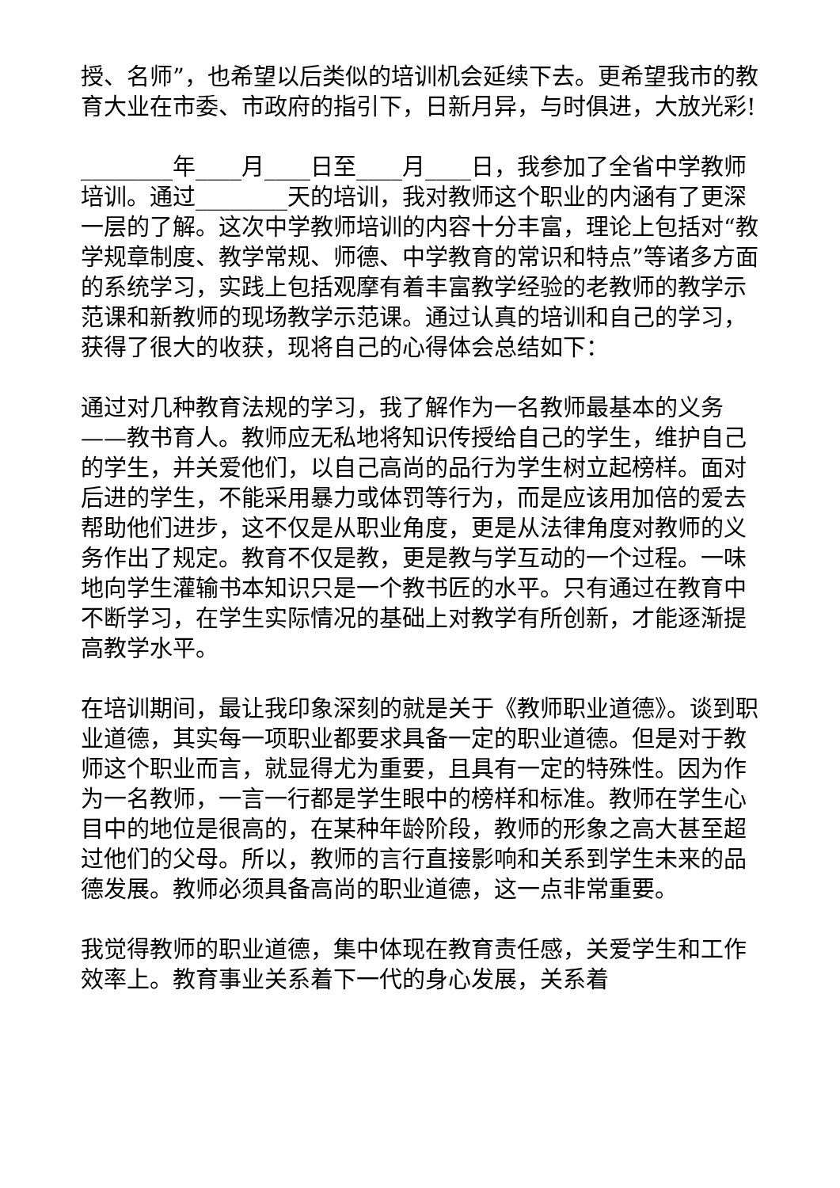授、名师”，也希望以后类似的培训机会延续下去。更希望我市的教育大业在市委、市政府的指引下，日新月异，与时俱进，大放光彩!
________年____月____日至____月____日，我参加了全省中学教师培训。通过________天的培训，我对教师这个职业的内涵有了更深一层的了解。这次中学教师培训的内容十分丰富，理论上包括对“教学规章制度、教学常规、师德、中学教育的常识和特点”等诸多方面的系统学习，实践上包括观摩有着丰富教学经验的老教师的教学示范课和新教师的现场教学示范课。通过认真的培训和自己的学习，获得了很大的收获，现将自己的心得体会总结如下：
通过对几种教育法规的学习，我了解作为一名教师最基本的义务——教书育人。教师应无私地将知识传授给自己的学生，维护自己的学生，并关爱他们，以自己高尚的品行为学生树立起榜样。面对后进的学生，不能采用暴力或体罚等行为，而是应该用加倍的爱去帮助他们进步，这不仅是从职业角度，更是从法律角度对教师的义务作出了规定。教育不仅是教，更是教与学互动的一个过程。一味地向学生灌输书本知识只是一个教书匠的水平。只有通过在教育中不断学习，在学生实际情况的基础上对教学有所创新，才能逐渐提高教学水平。
在培训期间，最让我印象深刻的就是关于《教师职业道德》。谈到职业道德，其实每一项职业都要求具备一定的职业道德。但是对于教师这个职业而言，就显得尤为重要，且具有一定的特殊性。因为作为一名教师，一言一行都是学生眼中的榜样和标准。教师在学生心目中的地位是很高的，在某种年龄阶段，教师的形象之高大甚至超过他们的父母。所以，教师的言行直接影响和关系到学生未来的品德发展。教师必须具备高尚的职业道德，这一点非常重要。
我觉得教师的职业道德，集中体现在教育责任感，关爱学生和工作效率上。教育事业关系着下一代的身心发展，关系着